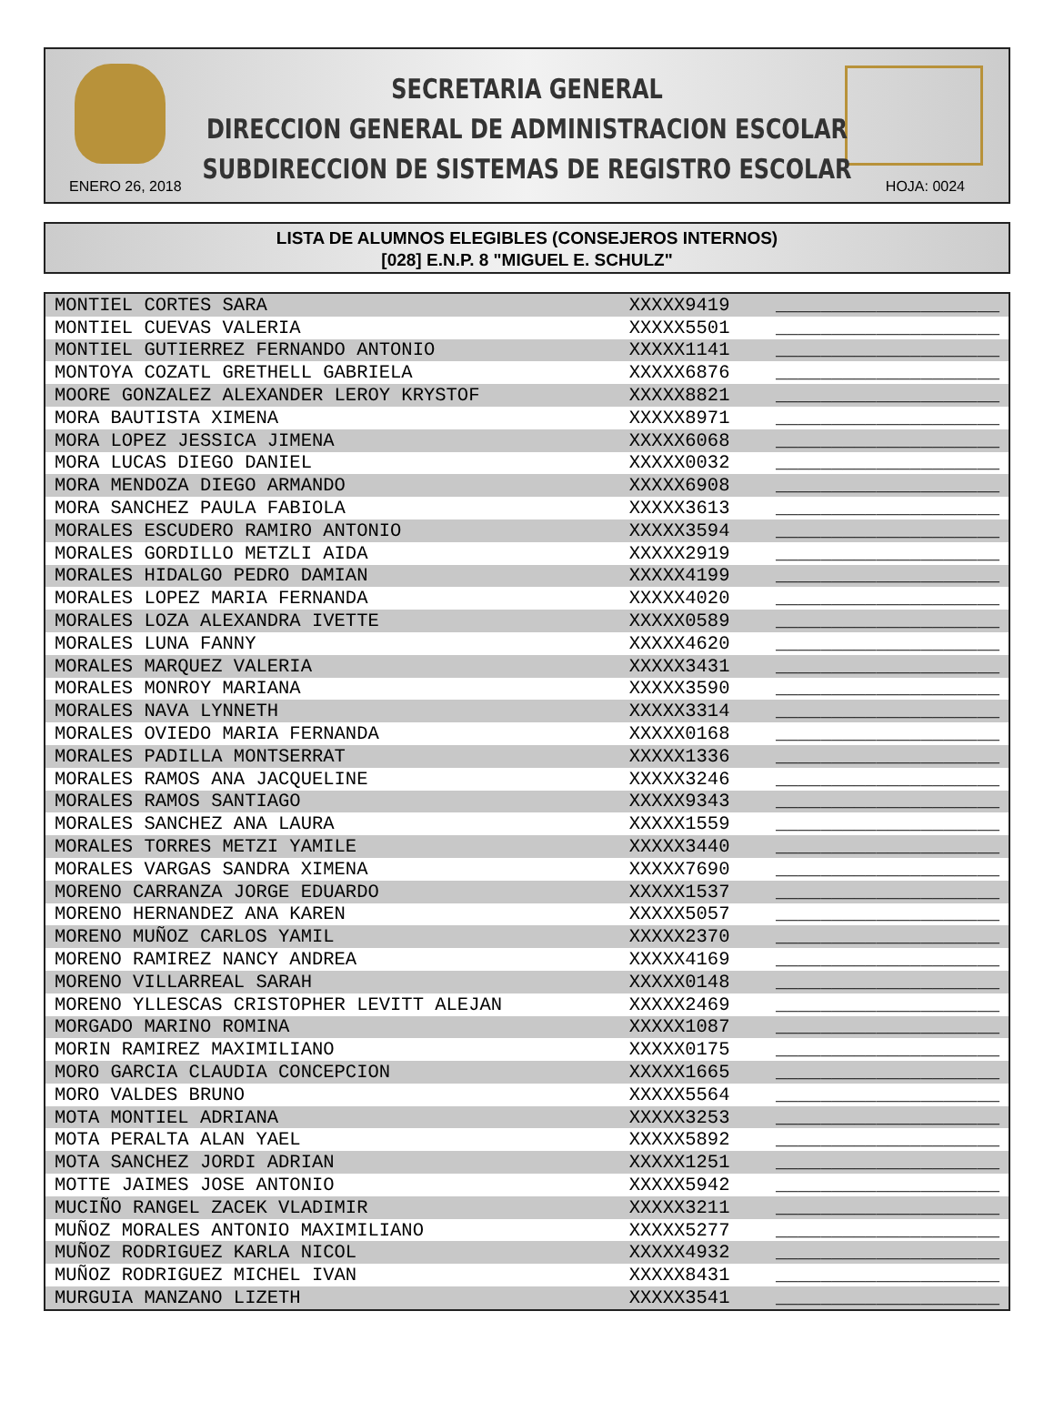SECRETARIA GENERAL
DIRECCION GENERAL DE ADMINISTRACION ESCOLAR
SUBDIRECCION DE SISTEMAS DE REGISTRO ESCOLAR
ENERO 26, 2018 HOJA: 0024
LISTA DE ALUMNOS ELEGIBLES (CONSEJEROS INTERNOS)
[028] E.N.P. 8 "MIGUEL E. SCHULZ"
| MONTIEL CORTES SARA | XXXXX9419 | ____________________ |
| MONTIEL CUEVAS VALERIA | XXXXX5501 | ____________________ |
| MONTIEL GUTIERREZ FERNANDO ANTONIO | XXXXX1141 | ____________________ |
| MONTOYA COZATL GRETHELL GABRIELA | XXXXX6876 | ____________________ |
| MOORE GONZALEZ ALEXANDER LEROY KRYSTOF | XXXXX8821 | ____________________ |
| MORA BAUTISTA XIMENA | XXXXX8971 | ____________________ |
| MORA LOPEZ JESSICA JIMENA | XXXXX6068 | ____________________ |
| MORA LUCAS DIEGO DANIEL | XXXXX0032 | ____________________ |
| MORA MENDOZA DIEGO ARMANDO | XXXXX6908 | ____________________ |
| MORA SANCHEZ PAULA FABIOLA | XXXXX3613 | ____________________ |
| MORALES ESCUDERO RAMIRO ANTONIO | XXXXX3594 | ____________________ |
| MORALES GORDILLO METZLI AIDA | XXXXX2919 | ____________________ |
| MORALES HIDALGO PEDRO DAMIAN | XXXXX4199 | ____________________ |
| MORALES LOPEZ MARIA FERNANDA | XXXXX4020 | ____________________ |
| MORALES LOZA ALEXANDRA IVETTE | XXXXX0589 | ____________________ |
| MORALES LUNA FANNY | XXXXX4620 | ____________________ |
| MORALES MARQUEZ VALERIA | XXXXX3431 | ____________________ |
| MORALES MONROY MARIANA | XXXXX3590 | ____________________ |
| MORALES NAVA LYNNETH | XXXXX3314 | ____________________ |
| MORALES OVIEDO MARIA FERNANDA | XXXXX0168 | ____________________ |
| MORALES PADILLA MONTSERRAT | XXXXX1336 | ____________________ |
| MORALES RAMOS ANA JACQUELINE | XXXXX3246 | ____________________ |
| MORALES RAMOS SANTIAGO | XXXXX9343 | ____________________ |
| MORALES SANCHEZ ANA LAURA | XXXXX1559 | ____________________ |
| MORALES TORRES METZI YAMILE | XXXXX3440 | ____________________ |
| MORALES VARGAS SANDRA XIMENA | XXXXX7690 | ____________________ |
| MORENO CARRANZA JORGE EDUARDO | XXXXX1537 | ____________________ |
| MORENO HERNANDEZ ANA KAREN | XXXXX5057 | ____________________ |
| MORENO MUÑOZ CARLOS YAMIL | XXXXX2370 | ____________________ |
| MORENO RAMIREZ NANCY ANDREA | XXXXX4169 | ____________________ |
| MORENO VILLARREAL SARAH | XXXXX0148 | ____________________ |
| MORENO YLLESCAS CRISTOPHER LEVITT ALEJAN | XXXXX2469 | ____________________ |
| MORGADO MARINO ROMINA | XXXXX1087 | ____________________ |
| MORIN RAMIREZ MAXIMILIANO | XXXXX0175 | ____________________ |
| MORO GARCIA CLAUDIA CONCEPCION | XXXXX1665 | ____________________ |
| MORO VALDES BRUNO | XXXXX5564 | ____________________ |
| MOTA MONTIEL ADRIANA | XXXXX3253 | ____________________ |
| MOTA PERALTA ALAN YAEL | XXXXX5892 | ____________________ |
| MOTA SANCHEZ JORDI ADRIAN | XXXXX1251 | ____________________ |
| MOTTE JAIMES JOSE ANTONIO | XXXXX5942 | ____________________ |
| MUCIÑO RANGEL ZACEK VLADIMIR | XXXXX3211 | ____________________ |
| MUÑOZ MORALES ANTONIO MAXIMILIANO | XXXXX5277 | ____________________ |
| MUÑOZ RODRIGUEZ KARLA NICOL | XXXXX4932 | ____________________ |
| MUÑOZ RODRIGUEZ MICHEL IVAN | XXXXX8431 | ____________________ |
| MURGUIA MANZANO LIZETH | XXXXX3541 | ____________________ |